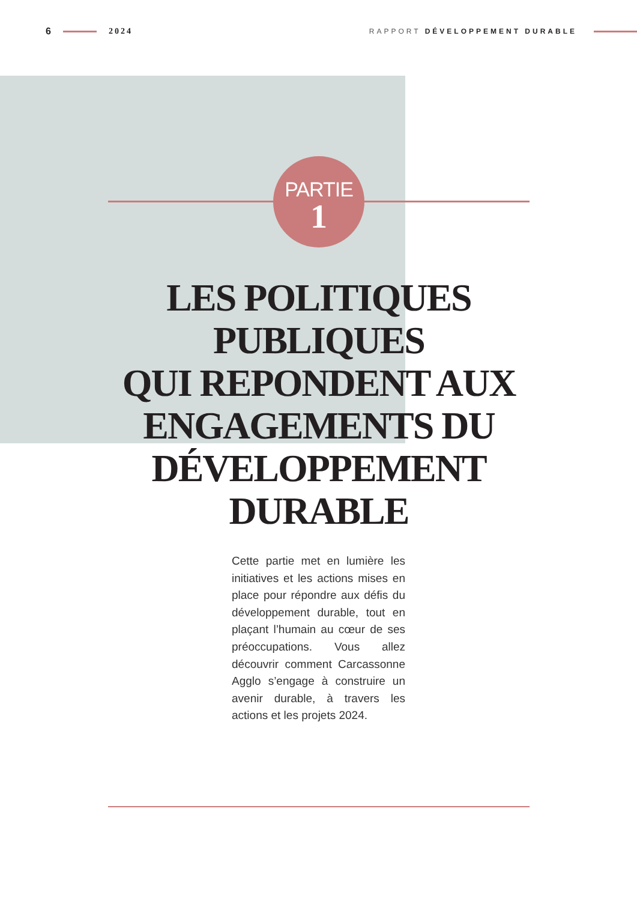6 2024 RAPPORT DÉVELOPPEMENT DURABLE
PARTIE
1
LES POLITIQUES PUBLIQUES
QUI REPONDENT AUX ENGAGEMENTS DU DÉVELOPPEMENT DURABLE
Cette partie met en lumière les initiatives et les actions mises en place pour répondre aux défis du développement durable, tout en plaçant l’humain au cœur de ses préoccupations. Vous allez découvrir comment Carcassonne Agglo s’engage à construire un avenir durable, à travers les actions et les projets 2024.